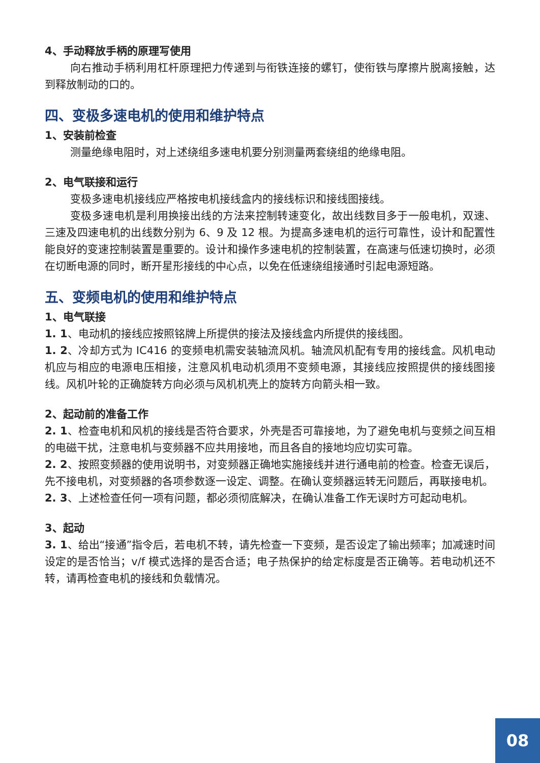4、手动释放手柄的原理写使用
向右推动手柄利用杠杆原理把力传递到与衔铁连接的螺钉，使衔铁与摩擦片脱离接触，达到释放制动的口的。
四、变极多速电机的使用和维护特点
1、安装前检查
测量绝缘电阻时，对上述绕组多速电机要分别测量两套绕组的绝缘电阻。
2、电气联接和运行
变极多速电机接线应严格按电机接线盒内的接线标识和接线图接线。
变极多速电机是利用换接出线的方法来控制转速变化，故出线数目多于一般电机，双速、三速及四速电机的出线数分别为 6、9 及 12 根。为提高多速电机的运行可靠性，设计和配置性能良好的变速控制装置是重要的。设计和操作多速电机的控制装置，在高速与低速切换时，必须在切断电源的同时，断开星形接线的中心点，以免在低速绕组接通时引起电源短路。
五、变频电机的使用和维护特点
1、电气联接
1. 1、电动机的接线应按照铭牌上所提供的接法及接线盒内所提供的接线图。
1. 2、冷却方式为 IC416 的变频电机需安装轴流风机。轴流风机配有专用的接线盒。风机电动机应与相应的电源电压相接，注意风机电动机须用不变频电源，其接线应按照提供的接线图接线。风机叶轮的正确旋转方向必须与风机机壳上的旋转方向箭头相一致。
2、起动前的准备工作
2. 1、检查电机和风机的接线是否符合要求，外壳是否可靠接地，为了避免电机与变频之间互相的电磁干扰，注意电机与变频器不应共用接地，而且各自的接地均应切实可靠。
2. 2、按照变频器的使用说明书，对变频器正确地实施接线并进行通电前的检查。检查无误后，先不接电机，对变频器的各项参数逐一设定、调整。在确认变频器运转无问题后，再联接电机。
2. 3、上述检查任何一项有问题，都必须彻底解决，在确认准备工作无误时方可起动电机。
3、起动
3. 1、给出“接通”指令后，若电机不转，请先检查一下变频，是否设定了输出频率；加减速时间设定的是否恰当；v/f 模式选择的是否合适；电子热保护的给定标度是否正确等。若电动机还不转，请再检查电机的接线和负载情况。
08